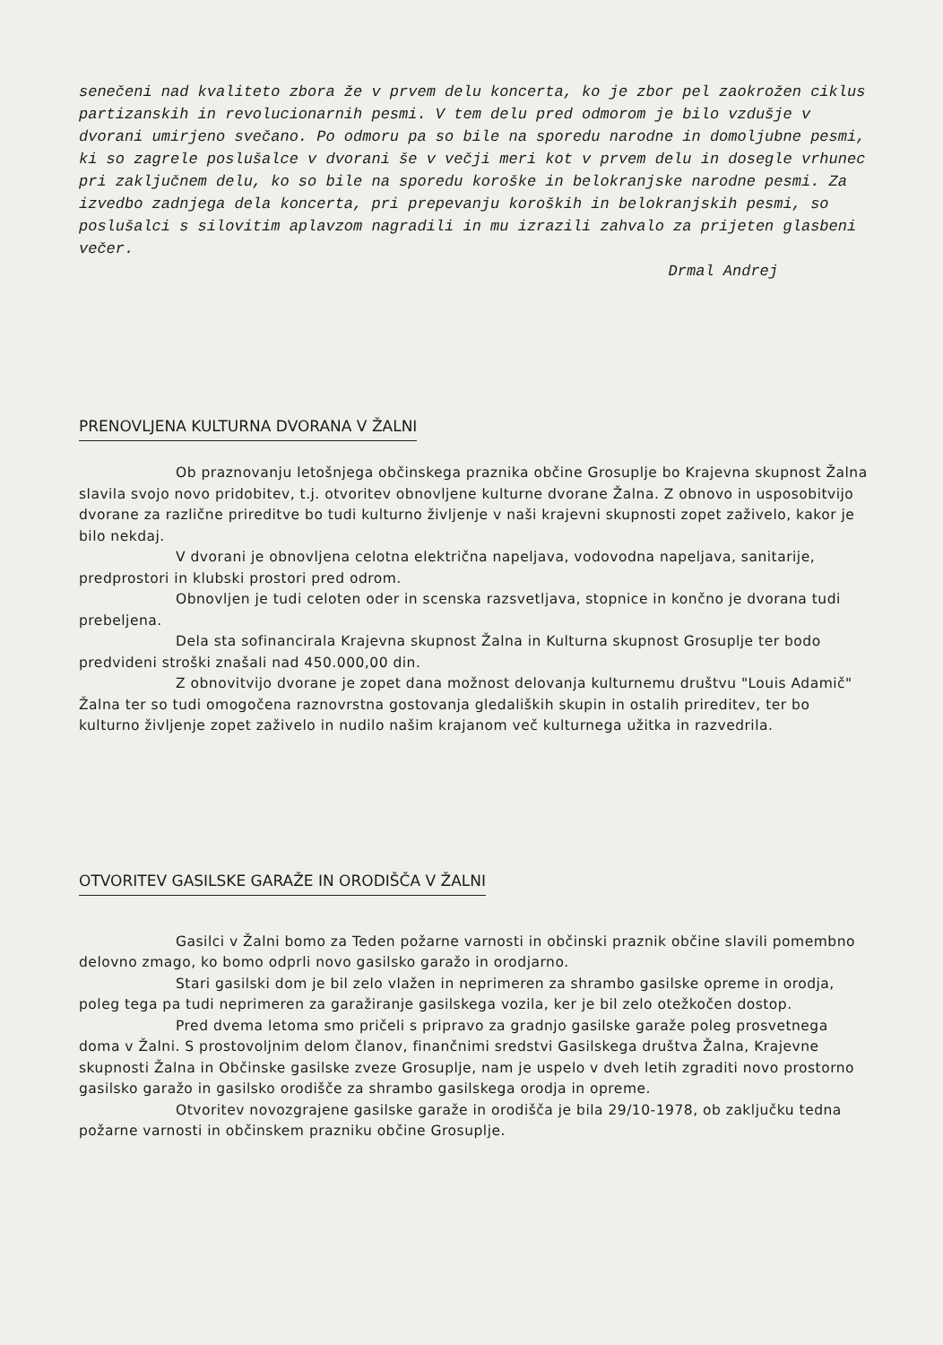senečeni nad kvaliteto zbora že v prvem delu koncerta, ko je zbor pel zaokrožen ciklus partizanskih in revolucionarnih pesmi. V tem delu pred odmorom je bilo vzdušje v dvorani umirjeno svečano. Po odmoru pa so bile na sporedu narodne in domoljubne pesmi, ki so zagrele poslušalce v dvorani še v večji meri kot v prvem delu in dosegle vrhunec pri zaključnem delu, ko so bile na sporedu koroške in belokranjske narodne pesmi. Za izvedbo zadnjega dela koncerta, pri prepevanju koroških in belokranjskih pesmi, so poslušalci s silovitim aplavzom nagradili in mu izrazili zahvalo za prijeten glasbeni večer.
Drmal Andrej
PRENOVLJENA KULTURNA DVORANA V ŽALNI
Ob praznovanju letošnjega občinskega praznika občine Grosuplje bo Krajevna skupnost Žalna slavila svojo novo pridobitev, t.j. otvoritev obnovljene kulturne dvorane Žalna. Z obnovo in usposobitvijo dvorane za različne prireditve bo tudi kulturno življenje v naši krajevni skupnosti zopet zaživelo, kakor je bilo nekdaj.
V dvorani je obnovljena celotna električna napeljava, vodovodna napeljava, sanitarije, predprostori in klubski prostori pred odrom.
Obnovljen je tudi celoten oder in scenska razsvetljava, stopnice in končno je dvorana tudi prebeljena.
Dela sta sofinancirala Krajevna skupnost Žalna in Kulturna skupnost Grosuplje ter bodo predvideni stroški znašali nad 450.000,00 din.
Z obnovitvijo dvorane je zopet dana možnost delovanja kulturnemu društvu "Louis Adamič" Žalna ter so tudi omogočena raznovrstna gostovanja gledaliških skupin in ostalih prireditev, ter bo kulturno življenje zopet zaživelo in nudilo našim krajanom več kulturnega užitka in razvedrila.
OTVORITEV GASILSKE GARAŽE IN ORODIŠČA V ŽALNI
Gasilci v Žalni bomo za Teden požarne varnosti in občinski praznik občine slavili pomembno delovno zmago, ko bomo odprli novo gasilsko garažo in orodjarno.
Stari gasilski dom je bil zelo vlažen in neprimeren za shrambo gasilske opreme in orodja, poleg tega pa tudi neprimeren za garažiranje gasilskega vozila, ker je bil zelo otežkočen dostop.
Pred dvema letoma smo pričeli s pripravo za gradnjo gasilske garaže poleg prosvetnega doma v Žalni. S prostovoljnim delom članov, finančnimi sredstvi Gasilskega društva Žalna, Krajevne skupnosti Žalna in Občinske gasilske zveze Grosuplje, nam je uspelo v dveh letih zgraditi novo prostorno gasilsko garažo in gasilsko orodišče za shrambo gasilskega orodja in opreme.
Otvoritev novozgrajene gasilske garaže in orodišča je bila 29/10-1978, ob zaključku tedna požarne varnosti in občinskem prazniku občine Grosuplje.